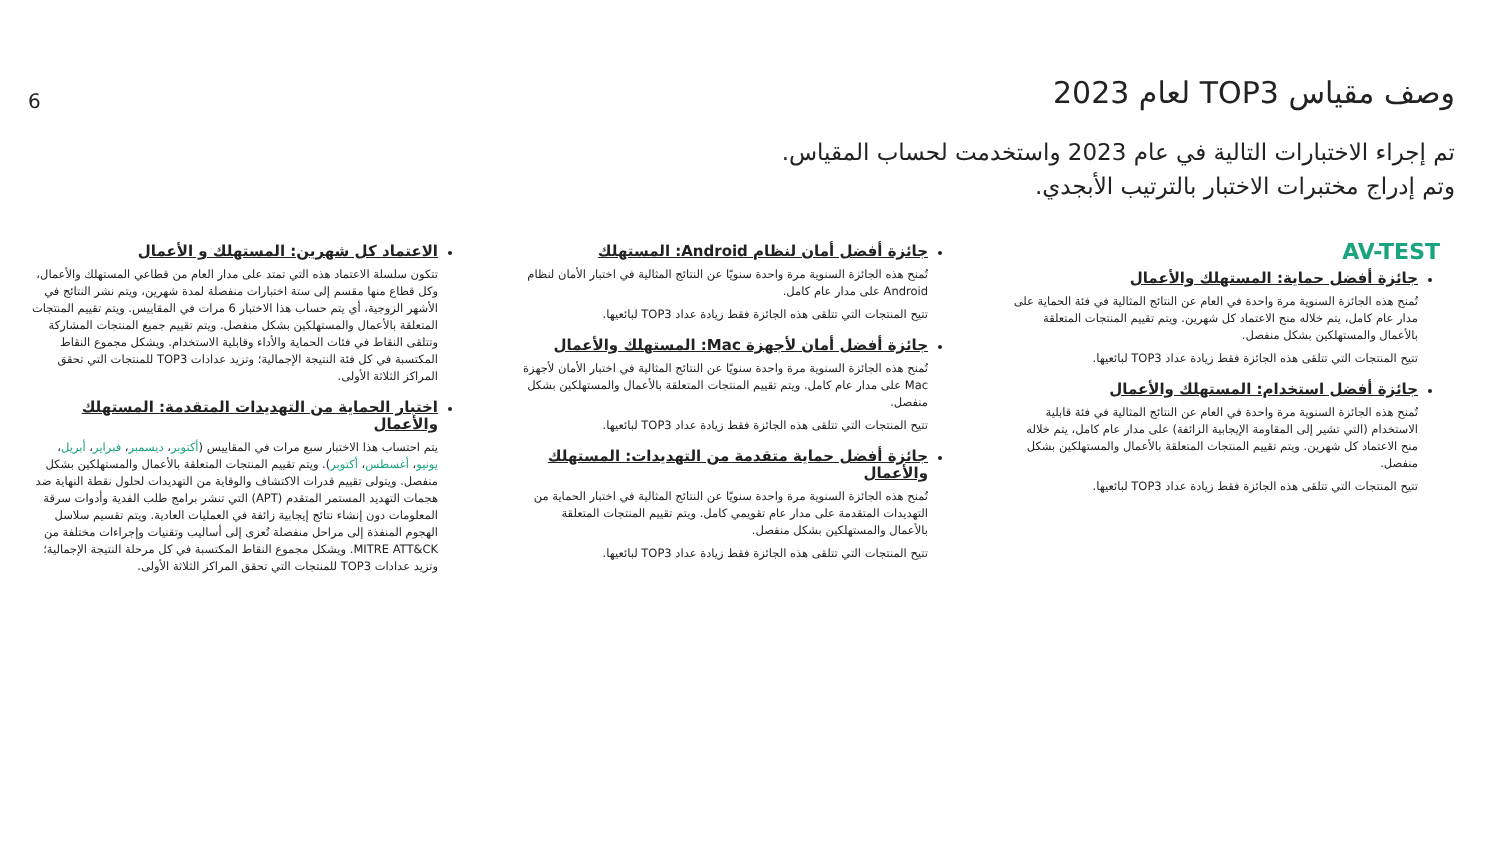6
وصف مقياس TOP3 لعام 2023
تم إجراء الاختبارات التالية في عام 2023 واستخدمت لحساب المقياس.
وتم إدراج مختبرات الاختبار بالترتيب الأبجدي.
AV-TEST
جائزة أفضل حماية: المستهلك والأعمال
تُمنح هذه الجائزة السنوية مرة واحدة في العام عن النتائج المثالية في فئة الحماية على مدار عام كامل، يتم خلاله منح الاعتماد كل شهرين. ويتم تقييم المنتجات المتعلقة بالأعمال والمستهلكين بشكل منفصل.
تتيح المنتجات التي تتلقى هذه الجائزة فقط زيادة عداد TOP3 لبائعيها.
جائزة أفضل استخدام: المستهلك والأعمال
تُمنح هذه الجائزة السنوية مرة واحدة في العام عن النتائج المثالية في فئة قابلية الاستخدام (التي تشير إلى المقاومة الإيجابية الزائفة) على مدار عام كامل، يتم خلاله منح الاعتماد كل شهرين. ويتم تقييم المنتجات المتعلقة بالأعمال والمستهلكين بشكل منفصل.
تتيح المنتجات التي تتلقى هذه الجائزة فقط زيادة عداد TOP3 لبائعيها.
جائزة أفضل أمان لنظام Android: المستهلك
تُمنح هذه الجائزة السنوية مرة واحدة سنويًا عن النتائج المثالية في اختبار الأمان لنظام Android على مدار عام كامل.
تتيح المنتجات التي تتلقى هذه الجائزة فقط زيادة عداد TOP3 لبائعيها.
جائزة أفضل أمان لأجهزة Mac: المستهلك والأعمال
تُمنح هذه الجائزة السنوية مرة واحدة سنويًا عن النتائج المثالية في اختبار الأمان لأجهزة Mac على مدار عام كامل. ويتم تقييم المنتجات المتعلقة بالأعمال والمستهلكين بشكل منفصل.
تتيح المنتجات التي تتلقى هذه الجائزة فقط زيادة عداد TOP3 لبائعيها.
جائزة أفضل حماية متقدمة من التهديدات: المستهلك والأعمال
تُمنح هذه الجائزة السنوية مرة واحدة سنويًا عن النتائج المثالية في اختبار الحماية من التهديدات المتقدمة على مدار عام تقويمي كامل. ويتم تقييم المنتجات المتعلقة بالأعمال والمستهلكين بشكل منفصل.
تتيح المنتجات التي تتلقى هذه الجائزة فقط زيادة عداد TOP3 لبائعيها.
الاعتماد كل شهرين: المستهلك و الأعمال
تتكون سلسلة الاعتماد هذه التي تمتد على مدار العام من قطاعي المستهلك والأعمال، وكل قطاع منها مقسم إلى ستة اختبارات منفصلة لمدة شهرين، ويتم نشر النتائج في الأشهر الزوجية، أي يتم حساب هذا الاختبار 6 مرات في المقاييس. ويتم تقييم المنتجات المتعلقة بالأعمال والمستهلكين بشكل منفصل. ويتم تقييم جميع المنتجات المشاركة وتتلقى النقاط في فئات الحماية والأداء وقابلية الاستخدام. ويشكل مجموع النقاط المكتسبة في كل فئة النتيجة الإجمالية؛ وتزيد عدادات TOP3 للمنتجات التي تحقق المراكز الثلاثة الأولى.
اختبار الحماية من التهديدات المتقدمة: المستهلك والأعمال
يتم احتساب هذا الاختبار سبع مرات في المقاييس (أكتوبر، ديسمبر، فبراير، أبريل، يونيو، أغسطس، أكتوبر). ويتم تقييم المنتجات المتعلقة بالأعمال والمستهلكين بشكل منفصل. ويتولى تقييم قدرات الاكتشاف والوقاية من التهديدات لحلول نقطة النهاية ضد هجمات التهديد المستمر المتقدم (APT) التي تنشر برامج طلب الفدية وأدوات سرقة المعلومات دون إنشاء نتائج إيجابية زائفة في العمليات العادية. ويتم تقسيم سلاسل الهجوم المنفذة إلى مراحل منفصلة تُعزى إلى أساليب وتقنيات وإجراءات مختلفة من MITRE ATT&CK. ويشكل مجموع النقاط المكتسبة في كل مرحلة النتيجة الإجمالية؛ وتزيد عدادات TOP3 للمنتجات التي تحقق المراكز الثلاثة الأولى.